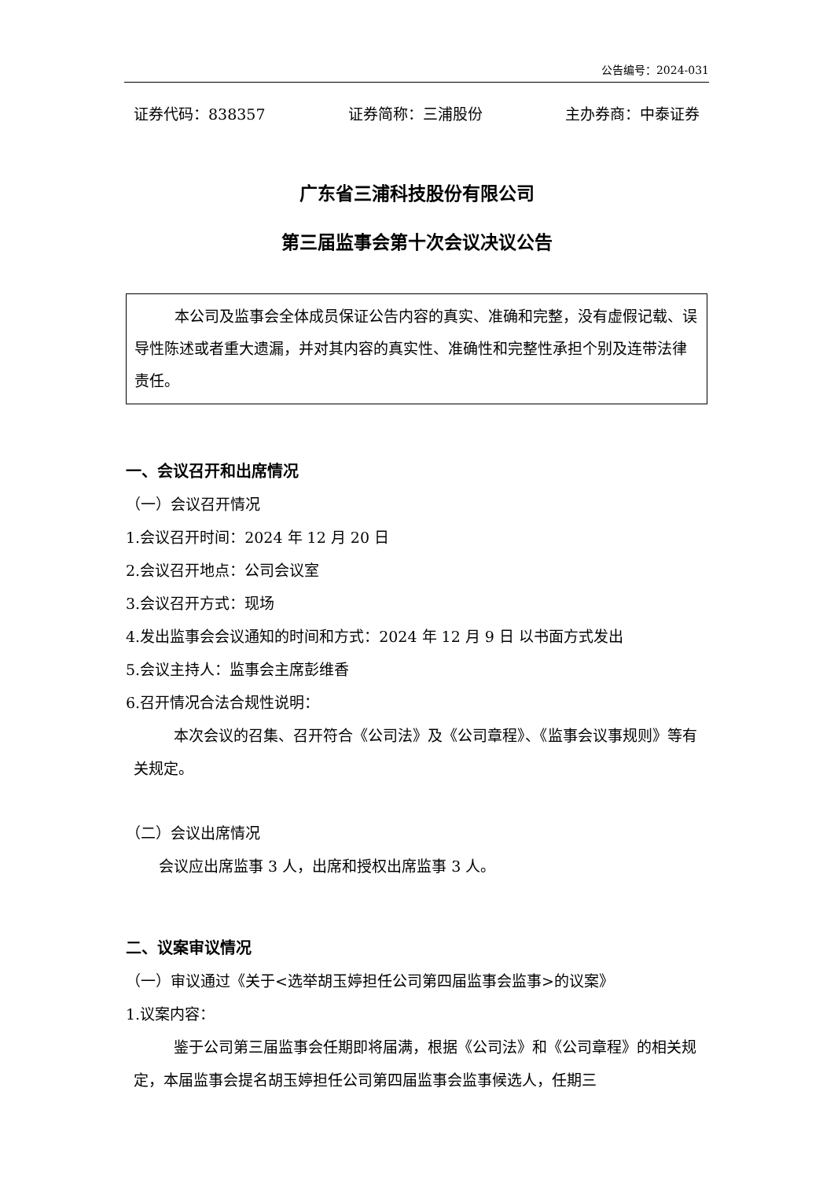公告编号：2024-031
证券代码：838357 证券简称：三浦股份 主办券商：中泰证券
广东省三浦科技股份有限公司
第三届监事会第十次会议决议公告
本公司及监事会全体成员保证公告内容的真实、准确和完整，没有虚假记载、误导性陈述或者重大遗漏，并对其内容的真实性、准确性和完整性承担个别及连带法律责任。
一、会议召开和出席情况
（一）会议召开情况
1.会议召开时间：2024 年 12 月 20 日
2.会议召开地点：公司会议室
3.会议召开方式：现场
4.发出监事会会议通知的时间和方式：2024 年 12 月 9 日 以书面方式发出
5.会议主持人：监事会主席彭维香
6.召开情况合法合规性说明：
本次会议的召集、召开符合《公司法》及《公司章程》、《监事会议事规则》等有关规定。
（二）会议出席情况
会议应出席监事 3 人，出席和授权出席监事 3 人。
二、议案审议情况
（一）审议通过《关于<选举胡玉婷担任公司第四届监事会监事>的议案》
1.议案内容：
鉴于公司第三届监事会任期即将届满，根据《公司法》和《公司章程》的相关规定，本届监事会提名胡玉婷担任公司第四届监事会监事候选人，任期三